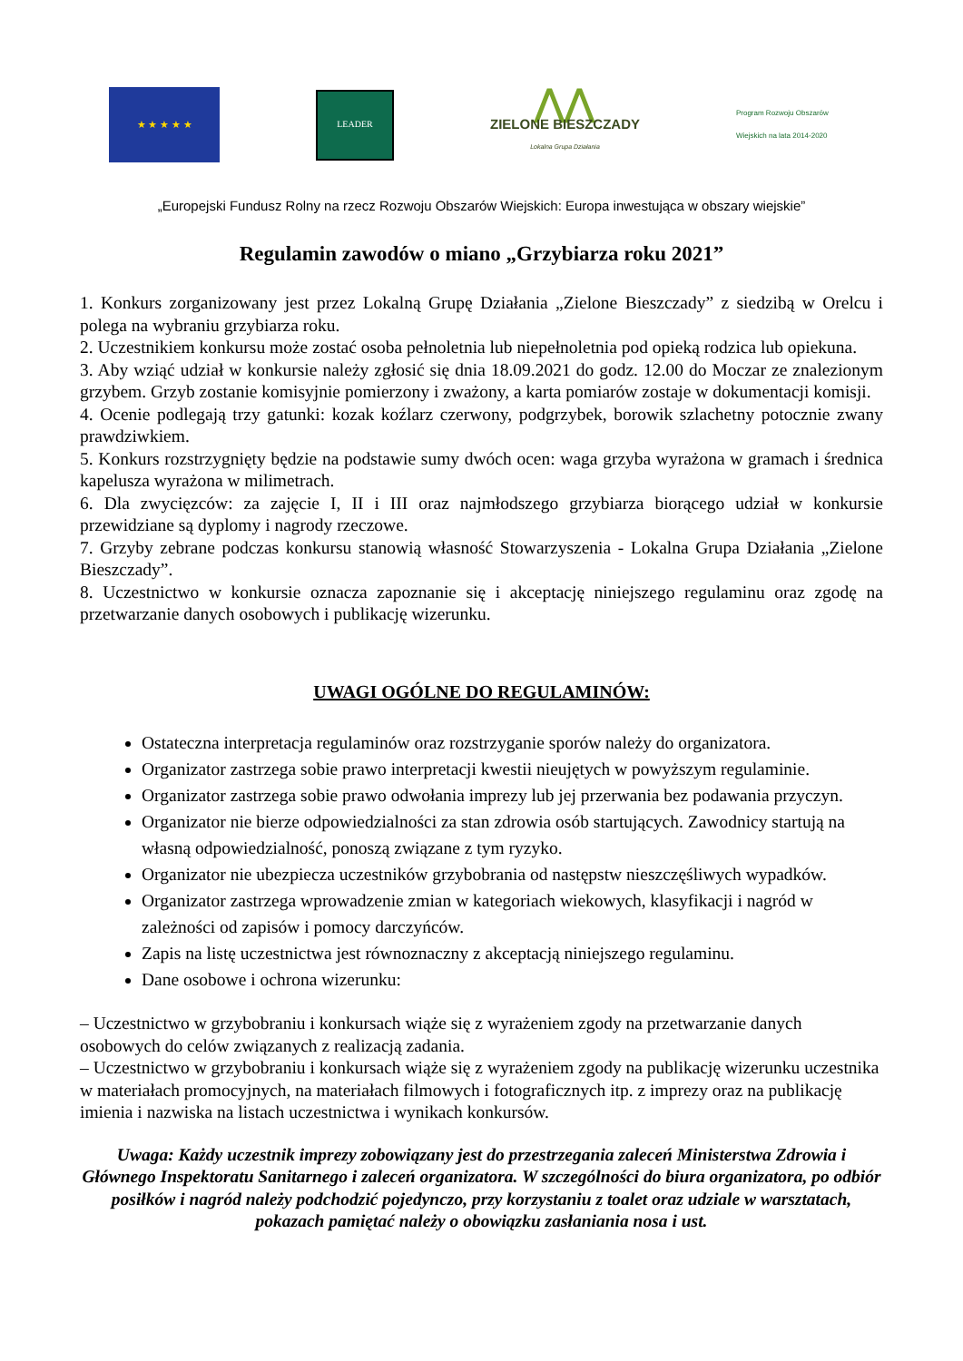★ ★ ★ ★ ★
LEADER
⋀⋀
ZIELONE BIESZCZADY
Lokalna Grupa Działania
Program Rozwoju Obszarów Wiejskich na lata 2014-2020
„Europejski Fundusz Rolny na rzecz Rozwoju Obszarów Wiejskich: Europa inwestująca w obszary wiejskie”
Regulamin zawodów o miano „Grzybiarza roku 2021”
1. Konkurs zorganizowany jest przez Lokalną Grupę Działania „Zielone Bieszczady” z siedzibą w Orelcu i polega na wybraniu grzybiarza roku.
2. Uczestnikiem konkursu może zostać osoba pełnoletnia lub niepełnoletnia pod opieką rodzica lub opiekuna.
3. Aby wziąć udział w konkursie należy zgłosić się dnia 18.09.2021 do godz. 12.00 do Moczar ze znalezionym grzybem. Grzyb zostanie komisyjnie pomierzony i zważony, a karta pomiarów zostaje w dokumentacji komisji.
4. Ocenie podlegają trzy gatunki: kozak koźlarz czerwony, podgrzybek, borowik szlachetny potocznie zwany prawdziwkiem.
5. Konkurs rozstrzygnięty będzie na podstawie sumy dwóch ocen: waga grzyba wyrażona w gramach i średnica kapelusza wyrażona w milimetrach.
6. Dla zwycięzców: za zajęcie I, II i III oraz najmłodszego grzybiarza biorącego udział w konkursie przewidziane są dyplomy i nagrody rzeczowe.
7. Grzyby zebrane podczas konkursu stanowią własność Stowarzyszenia - Lokalna Grupa Działania „Zielone Bieszczady”.
8. Uczestnictwo w konkursie oznacza zapoznanie się i akceptację niniejszego regulaminu oraz zgodę na przetwarzanie danych osobowych i publikację wizerunku.
UWAGI OGÓLNE DO REGULAMINÓW:
Ostateczna interpretacja regulaminów oraz rozstrzyganie sporów należy do organizatora.
Organizator zastrzega sobie prawo interpretacji kwestii nieujętych w powyższym regulaminie.
Organizator zastrzega sobie prawo odwołania imprezy lub jej przerwania bez podawania przyczyn.
Organizator nie bierze odpowiedzialności za stan zdrowia osób startujących. Zawodnicy startują na własną odpowiedzialność, ponoszą związane z tym ryzyko.
Organizator nie ubezpiecza uczestników grzybobrania od następstw nieszczęśliwych wypadków.
Organizator zastrzega wprowadzenie zmian w kategoriach wiekowych, klasyfikacji i nagród w zależności od zapisów i pomocy darczyńców.
Zapis na listę uczestnictwa jest równoznaczny z akceptacją niniejszego regulaminu.
Dane osobowe i ochrona wizerunku:
– Uczestnictwo w grzybobraniu i konkursach wiąże się z wyrażeniem zgody na przetwarzanie danych osobowych do celów związanych z realizacją zadania.
– Uczestnictwo w grzybobraniu i konkursach wiąże się z wyrażeniem zgody na publikację wizerunku uczestnika w materiałach promocyjnych, na materiałach filmowych i fotograficznych itp. z imprezy oraz na publikację imienia i nazwiska na listach uczestnictwa i wynikach konkursów.
Uwaga: Każdy uczestnik imprezy zobowiązany jest do przestrzegania zaleceń Ministerstwa Zdrowia i Głównego Inspektoratu Sanitarnego i zaleceń organizatora. W szczególności do biura organizatora, po odbiór posiłków i nagród należy podchodzić pojedynczo, przy korzystaniu z toalet oraz udziale w warsztatach, pokazach pamiętać należy o obowiązku zasłaniania nosa i ust.